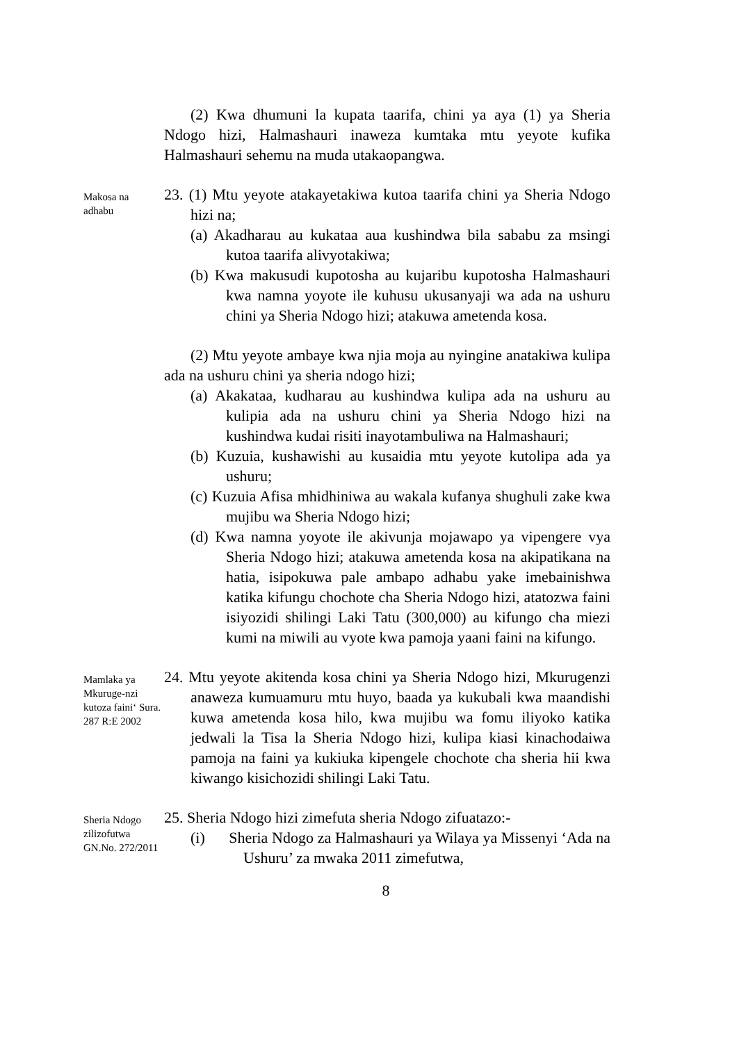(2) Kwa dhumuni la kupata taarifa, chini ya aya (1) ya Sheria Ndogo hizi, Halmashauri inaweza kumtaka mtu yeyote kufika Halmashauri sehemu na muda utakaopangwa.
Makosa na adhabu
23. (1) Mtu yeyote atakayetakiwa kutoa taarifa chini ya Sheria Ndogo hizi na;
(a) Akadharau au kukataa aua kushindwa bila sababu za msingi kutoa taarifa alivyotakiwa;
(b) Kwa makusudi kupotosha au kujaribu kupotosha Halmashauri kwa namna yoyote ile kuhusu ukusanyaji wa ada na ushuru chini ya Sheria Ndogo hizi; atakuwa ametenda kosa.
(2) Mtu yeyote ambaye kwa njia moja au nyingine anatakiwa kulipa ada na ushuru chini ya sheria ndogo hizi;
(a) Akakataa, kudharau au kushindwa kulipa ada na ushuru au kulipia ada na ushuru chini ya Sheria Ndogo hizi na kushindwa kudai risiti inayotambuliwa na Halmashauri;
(b) Kuzuia, kushawishi au kusaidia mtu yeyote kutolipa ada ya ushuru;
(c) Kuzuia Afisa mhidhiniwa au wakala kufanya shughuli zake kwa mujibu wa Sheria Ndogo hizi;
(d) Kwa namna yoyote ile akivunja mojawapo ya vipengere vya Sheria Ndogo hizi; atakuwa ametenda kosa na akipatikana na hatia, isipokuwa pale ambapo adhabu yake imebainishwa katika kifungu chochote cha Sheria Ndogo hizi, atatozwa faini isiyozidi shilingi Laki Tatu (300,000) au kifungo cha miezi kumi na miwili au vyote kwa pamoja yaani faini na kifungo.
Mamlaka ya Mkuruge-nzi kutoza faini‘ Sura. 287 R:E 2002
24. Mtu yeyote akitenda kosa chini ya Sheria Ndogo hizi, Mkurugenzi anaweza kumuamuru mtu huyo, baada ya kukubali kwa maandishi kuwa ametenda kosa hilo, kwa mujibu wa fomu iliyoko katika jedwali la Tisa la Sheria Ndogo hizi, kulipa kiasi kinachodaiwa pamoja na faini ya kukiuka kipengele chochote cha sheria hii kwa kiwango kisichozidi shilingi Laki Tatu.
Sheria Ndogo zilizofutwa GN.No. 272/2011
25. Sheria Ndogo hizi zimefuta sheria Ndogo zifuatazo:-
(i) Sheria Ndogo za Halmashauri ya Wilaya ya Missenyi ‘Ada na Ushuru’ za mwaka 2011 zimefutwa,
8